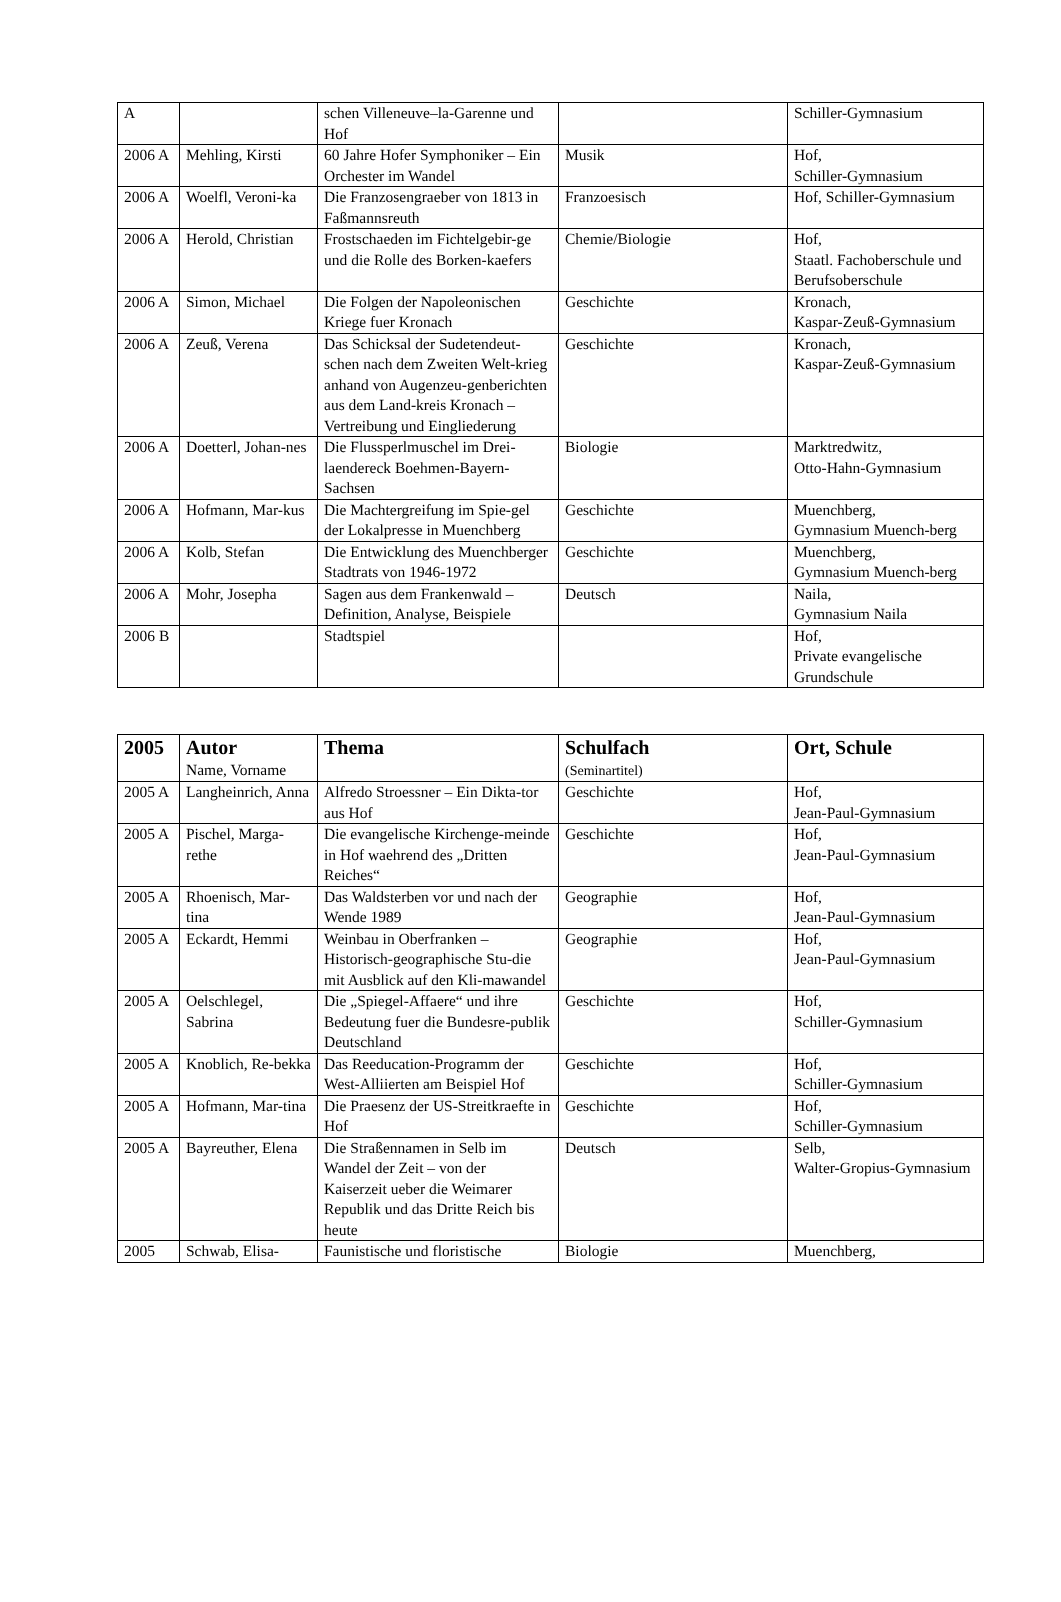| A | | schen Villeneuve–la-Garenne und Hof | | Schiller-Gymnasium |
| 2006 A | Mehling, Kirsti | 60 Jahre Hofer Symphoniker – Ein Orchester im Wandel | Musik | Hof, Schiller-Gymnasium |
| 2006 A | Woelfl, Veroni-ka | Die Franzosengraeber von 1813 in Faßmannsreuth | Franzoesisch | Hof, Schiller-Gymnasium |
| 2006 A | Herold, Christian | Frostschaeden im Fichtelgebir-ge und die Rolle des Borken-kaefers | Chemie/Biologie | Hof, Staatl. Fachoberschule und Berufsoberschule |
| 2006 A | Simon, Michael | Die Folgen der Napoleonischen Kriege fuer Kronach | Geschichte | Kronach, Kaspar-Zeuß-Gymnasium |
| 2006 A | Zeuß, Verena | Das Schicksal der Sudetendeut-schen nach dem Zweiten Welt-krieg anhand von Augenzeu-genberichten aus dem Land-kreis Kronach – Vertreibung und Eingliederung | Geschichte | Kronach, Kaspar-Zeuß-Gymnasium |
| 2006 A | Doetterl, Johan-nes | Die Flussperlmuschel im Drei-laendereck Boehmen-Bayern-Sachsen | Biologie | Marktredwitz, Otto-Hahn-Gymnasium |
| 2006 A | Hofmann, Mar-kus | Die Machtergreifung im Spie-gel der Lokalpresse in Muenchberg | Geschichte | Muenchberg, Gymnasium Muench-berg |
| 2006 A | Kolb, Stefan | Die Entwicklung des Muenchberger Stadtrats von 1946-1972 | Geschichte | Muenchberg, Gymnasium Muench-berg |
| 2006 A | Mohr, Josepha | Sagen aus dem Frankenwald – Definition, Analyse, Beispiele | Deutsch | Naila, Gymnasium Naila |
| 2006 B | | Stadtspiel | | Hof, Private evangelische Grundschule |
| 2005 | Autor Name, Vorname | Thema | Schulfach (Seminartitel) | Ort, Schule |
| --- | --- | --- | --- | --- |
| 2005 A | Langheinrich, Anna | Alfredo Stroessner – Ein Dikta-tor aus Hof | Geschichte | Hof, Jean-Paul-Gymnasium |
| 2005 A | Pischel, Marga-rethe | Die evangelische Kirchenge-meinde in Hof waehrend des „Dritten Reiches“ | Geschichte | Hof, Jean-Paul-Gymnasium |
| 2005 A | Rhoenisch, Mar-tina | Das Waldsterben vor und nach der Wende 1989 | Geographie | Hof, Jean-Paul-Gymnasium |
| 2005 A | Eckardt, Hemmi | Weinbau in Oberfranken – Historisch-geographische Stu-die mit Ausblick auf den Kli-mawandel | Geographie | Hof, Jean-Paul-Gymnasium |
| 2005 A | Oelschlegel, Sabrina | Die „Spiegel-Affaere“ und ihre Bedeutung fuer die Bundesre-publik Deutschland | Geschichte | Hof, Schiller-Gymnasium |
| 2005 A | Knoblich, Re-bekka | Das Reeducation-Programm der West-Alliierten am Beispiel Hof | Geschichte | Hof, Schiller-Gymnasium |
| 2005 A | Hofmann, Mar-tina | Die Praesenz der US-Streitkraefte in Hof | Geschichte | Hof, Schiller-Gymnasium |
| 2005 A | Bayreuther, Elena | Die Straßennamen in Selb im Wandel der Zeit – von der Kaiserzeit ueber die Weimarer Republik und das Dritte Reich bis heute | Deutsch | Selb, Walter-Gropius-Gymnasium |
| 2005 | Schwab, Elisa- | Faunistische und floristische | Biologie | Muenchberg, |